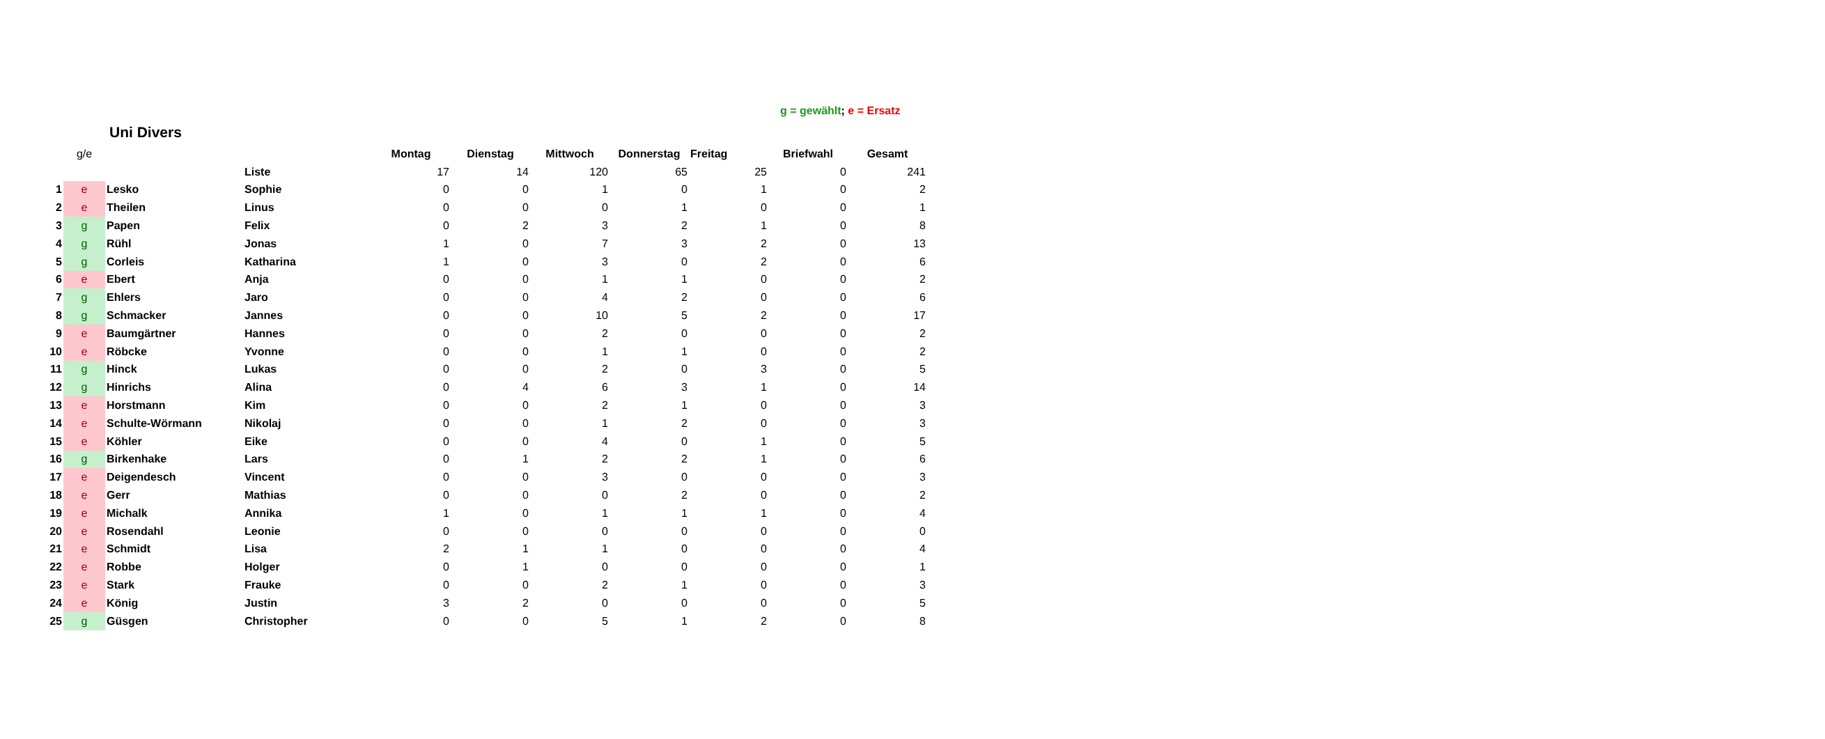g = gewählt; e = Ersatz
Uni Divers
| | g/e | | | Montag | Dienstag | Mittwoch | Donnerstag | Freitag | Briefwahl | Gesamt |
| | | | Liste | 17 | 14 | 120 | 65 | 25 | 0 | 241 |
| 1 | e | Lesko | Sophie | 0 | 0 | 1 | 0 | 1 | 0 | 2 |
| 2 | e | Theilen | Linus | 0 | 0 | 0 | 1 | 0 | 0 | 1 |
| 3 | g | Papen | Felix | 0 | 2 | 3 | 2 | 1 | 0 | 8 |
| 4 | g | Rühl | Jonas | 1 | 0 | 7 | 3 | 2 | 0 | 13 |
| 5 | g | Corleis | Katharina | 1 | 0 | 3 | 0 | 2 | 0 | 6 |
| 6 | e | Ebert | Anja | 0 | 0 | 1 | 1 | 0 | 0 | 2 |
| 7 | g | Ehlers | Jaro | 0 | 0 | 4 | 2 | 0 | 0 | 6 |
| 8 | g | Schmacker | Jannes | 0 | 0 | 10 | 5 | 2 | 0 | 17 |
| 9 | e | Baumgärtner | Hannes | 0 | 0 | 2 | 0 | 0 | 0 | 2 |
| 10 | e | Röbcke | Yvonne | 0 | 0 | 1 | 1 | 0 | 0 | 2 |
| 11 | g | Hinck | Lukas | 0 | 0 | 2 | 0 | 3 | 0 | 5 |
| 12 | g | Hinrichs | Alina | 0 | 4 | 6 | 3 | 1 | 0 | 14 |
| 13 | e | Horstmann | Kim | 0 | 0 | 2 | 1 | 0 | 0 | 3 |
| 14 | e | Schulte-Wörmann | Nikolaj | 0 | 0 | 1 | 2 | 0 | 0 | 3 |
| 15 | e | Köhler | Eike | 0 | 0 | 4 | 0 | 1 | 0 | 5 |
| 16 | g | Birkenhake | Lars | 0 | 1 | 2 | 2 | 1 | 0 | 6 |
| 17 | e | Deigendesch | Vincent | 0 | 0 | 3 | 0 | 0 | 0 | 3 |
| 18 | e | Gerr | Mathias | 0 | 0 | 0 | 2 | 0 | 0 | 2 |
| 19 | e | Michalk | Annika | 1 | 0 | 1 | 1 | 1 | 0 | 4 |
| 20 | e | Rosendahl | Leonie | 0 | 0 | 0 | 0 | 0 | 0 | 0 |
| 21 | e | Schmidt | Lisa | 2 | 1 | 1 | 0 | 0 | 0 | 4 |
| 22 | e | Robbe | Holger | 0 | 1 | 0 | 0 | 0 | 0 | 1 |
| 23 | e | Stark | Frauke | 0 | 0 | 2 | 1 | 0 | 0 | 3 |
| 24 | e | König | Justin | 3 | 2 | 0 | 0 | 0 | 0 | 5 |
| 25 | g | Güsgen | Christopher | 0 | 0 | 5 | 1 | 2 | 0 | 8 |